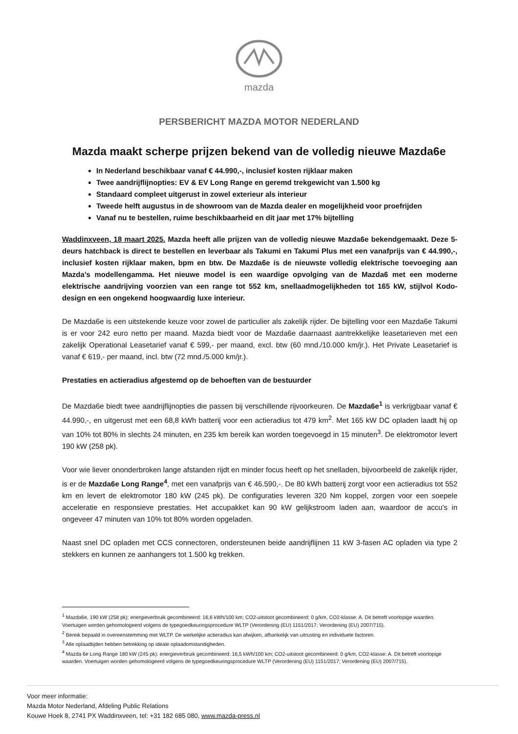mazda
PERSBERICHT MAZDA MOTOR NEDERLAND
Mazda maakt scherpe prijzen bekend van de volledig nieuwe Mazda6e
In Nederland beschikbaar vanaf € 44.990,-, inclusief kosten rijklaar maken
Twee aandrijflijnopties: EV & EV Long Range en geremd trekgewicht van 1.500 kg
Standaard compleet uitgerust in zowel exterieur als interieur
Tweede helft augustus in de showroom van de Mazda dealer en mogelijkheid voor proefrijden
Vanaf nu te bestellen, ruime beschikbaarheid en dit jaar met 17% bijtelling
Waddinxveen, 18 maart 2025. Mazda heeft alle prijzen van de volledig nieuwe Mazda6e bekendgemaakt. Deze 5-deurs hatchback is direct te bestellen en leverbaar als Takumi en Takumi Plus met een vanafprijs van € 44.990,-, inclusief kosten rijklaar maken, bpm en btw. De Mazda6e is de nieuwste volledig elektrische toevoeging aan Mazda’s modellengamma. Het nieuwe model is een waardige opvolging van de Mazda6 met een moderne elektrische aandrijving voorzien van een range tot 552 km, snellaadmogelijkheden tot 165 kW, stijlvol Kodo-design en een ongekend hoogwaardig luxe interieur.
De Mazda6e is een uitstekende keuze voor zowel de particulier als zakelijk rijder. De bijtelling voor een Mazda6e Takumi is er voor 242 euro netto per maand. Mazda biedt voor de Mazda6e daarnaast aantrekkelijke leasetarieven met een zakelijk Operational Leasetarief vanaf € 599,- per maand, excl. btw (60 mnd./10.000 km/jr.). Het Private Leasetarief is vanaf € 619,- per maand, incl. btw (72 mnd./5.000 km/jr.).
Prestaties en actieradius afgestemd op de behoeften van de bestuurder
De Mazda6e biedt twee aandrijflijnopties die passen bij verschillende rijvoorkeuren. De Mazda6e<sup>1</sup> is verkrijgbaar vanaf € 44.990,-, en uitgerust met een 68,8 kWh batterij voor een actieradius tot 479 km<sup>2</sup>. Met 165 kW DC opladen laadt hij op van 10% tot 80% in slechts 24 minuten, en 235 km bereik kan worden toegevoegd in 15 minuten<sup>3</sup>. De elektromotor levert 190 kW (258 pk).
Voor wie liever ononderbroken lange afstanden rijdt en minder focus heeft op het snelladen, bijvoorbeeld de zakelijk rijder, is er de Mazda6e Long Range<sup>4</sup>, met een vanafprijs van € 46.590,-. De 80 kWh batterij zorgt voor een actieradius tot 552 km en levert de elektromotor 180 kW (245 pk). De configuraties leveren 320 Nm koppel, zorgen voor een soepele acceleratie en responsieve prestaties. Het accupakket kan 90 kW gelijkstroom laden aan, waardoor de accu's in ongeveer 47 minuten van 10% tot 80% worden opgeladen.
Naast snel DC opladen met CCS connectoren, ondersteunen beide aandrijflijnen 11 kW 3-fasen AC opladen via type 2 stekkers en kunnen ze aanhangers tot 1.500 kg trekken.
<sup>1</sup> Mazda6e, 190 kW (258 pk): energieverbruik gecombineerd: 16,6 kWh/100 km; CO2-uitstoot gecombineerd: 0 g/km, CO2-klasse: A. Dit betreft voorlopige waarden. Voertuigen worden gehomologeerd volgens de typegoedkeuringsprocedure WLTP (Verordening (EU) 1151/2017; Verordening (EU) 2007/715).
<sup>2</sup> Bereik bepaald in overeenstemming met WLTP. De werkelijke actieradius kan afwijken, afhankelijk van uitrusting en individuele factoren.
<sup>3</sup> Alle oplaadtijden hebben betrekking op ideale oplaadomstandigheden.
<sup>4</sup> Mazda 6e Long Range 180 kW (245 pk): energieverbruik gecombineerd: 16,5 kWh/100 km; CO2-uitstoot gecombineerd: 0 g/km, CO2-klasse: A. Dit betreft voorlopige waarden. Voertuigen worden gehomologeerd volgens de typegoedkeuringsprocedure WLTP (Verordening (EU) 1151/2017; Verordening (EU) 2007/715).
Voor meer informatie:
Mazda Motor Nederland, Afdeling Public Relations
Kouwe Hoek 8, 2741 PX Waddinxveen, tel: +31 182 685 080, www.mazda-press.nl